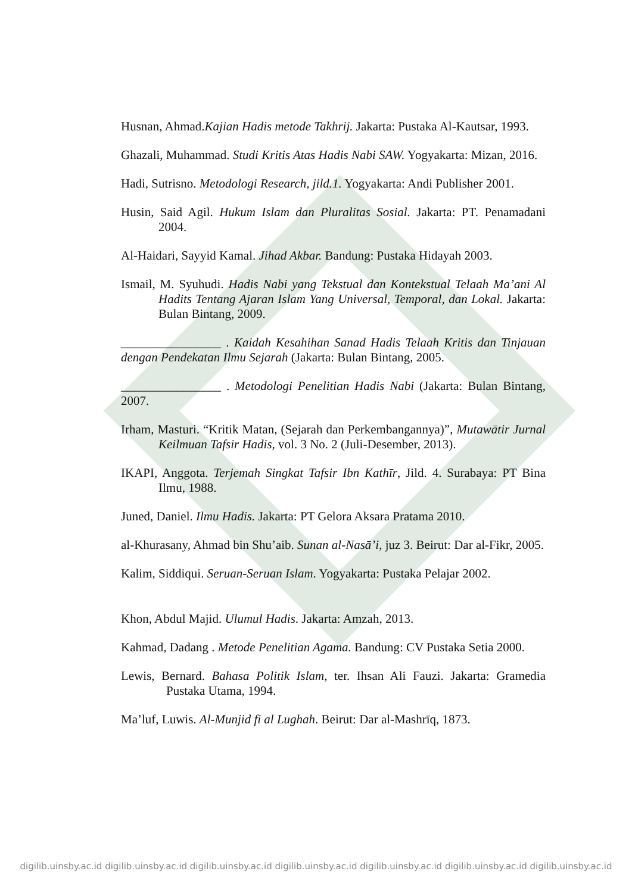Husnan, Ahmad.Kajian Hadis metode Takhrij. Jakarta: Pustaka Al-Kautsar, 1993.
Ghazali, Muhammad. Studi Kritis Atas Hadis Nabi SAW. Yogyakarta: Mizan, 2016.
Hadi, Sutrisno. Metodologi Research, jild.1. Yogyakarta: Andi Publisher 2001.
Husin, Said Agil. Hukum Islam dan Pluralitas Sosial. Jakarta: PT. Penamadani 2004.
Al-Haidari, Sayyid Kamal. Jihad Akbar. Bandung: Pustaka Hidayah 2003.
Ismail, M. Syuhudi. Hadis Nabi yang Tekstual dan Kontekstual Telaah Ma’ani Al Hadits Tentang Ajaran Islam Yang Universal, Temporal, dan Lokal. Jakarta: Bulan Bintang, 2009.
________________ . Kaidah Kesahihan Sanad Hadis Telaah Kritis dan Tinjauan dengan Pendekatan Ilmu Sejarah (Jakarta: Bulan Bintang, 2005.
________________ . Metodologi Penelitian Hadis Nabi (Jakarta: Bulan Bintang, 2007.
Irham, Masturi. “Kritik Matan, (Sejarah dan Perkembangannya)”, Mutawātir Jurnal Keilmuan Tafsir Hadis, vol. 3 No. 2 (Juli-Desember, 2013).
IKAPI, Anggota. Terjemah Singkat Tafsir Ibn Kathīr, Jild. 4. Surabaya: PT Bina Ilmu, 1988.
Juned, Daniel. Ilmu Hadis. Jakarta: PT Gelora Aksara Pratama 2010.
al-Khurasany, Ahmad bin Shu’aib. Sunan al-Nasā’i, juz 3. Beirut: Dar al-Fikr, 2005.
Kalim, Siddiqui. Seruan-Seruan Islam. Yogyakarta: Pustaka Pelajar 2002.
Khon, Abdul Majid. Ulumul Hadis. Jakarta: Amzah, 2013.
Kahmad, Dadang . Metode Penelitian Agama. Bandung: CV Pustaka Setia 2000.
Lewis, Bernard. Bahasa Politik Islam, ter. Ihsan Ali Fauzi. Jakarta: Gramedia Pustaka Utama, 1994.
Ma’luf, Luwis. Al-Munjid fi al Lughah. Beirut: Dar al-Mashrīq, 1873.
digilib.uinsby.ac.id digilib.uinsby.ac.id digilib.uinsby.ac.id digilib.uinsby.ac.id digilib.uinsby.ac.id digilib.uinsby.ac.id digilib.uinsby.ac.id